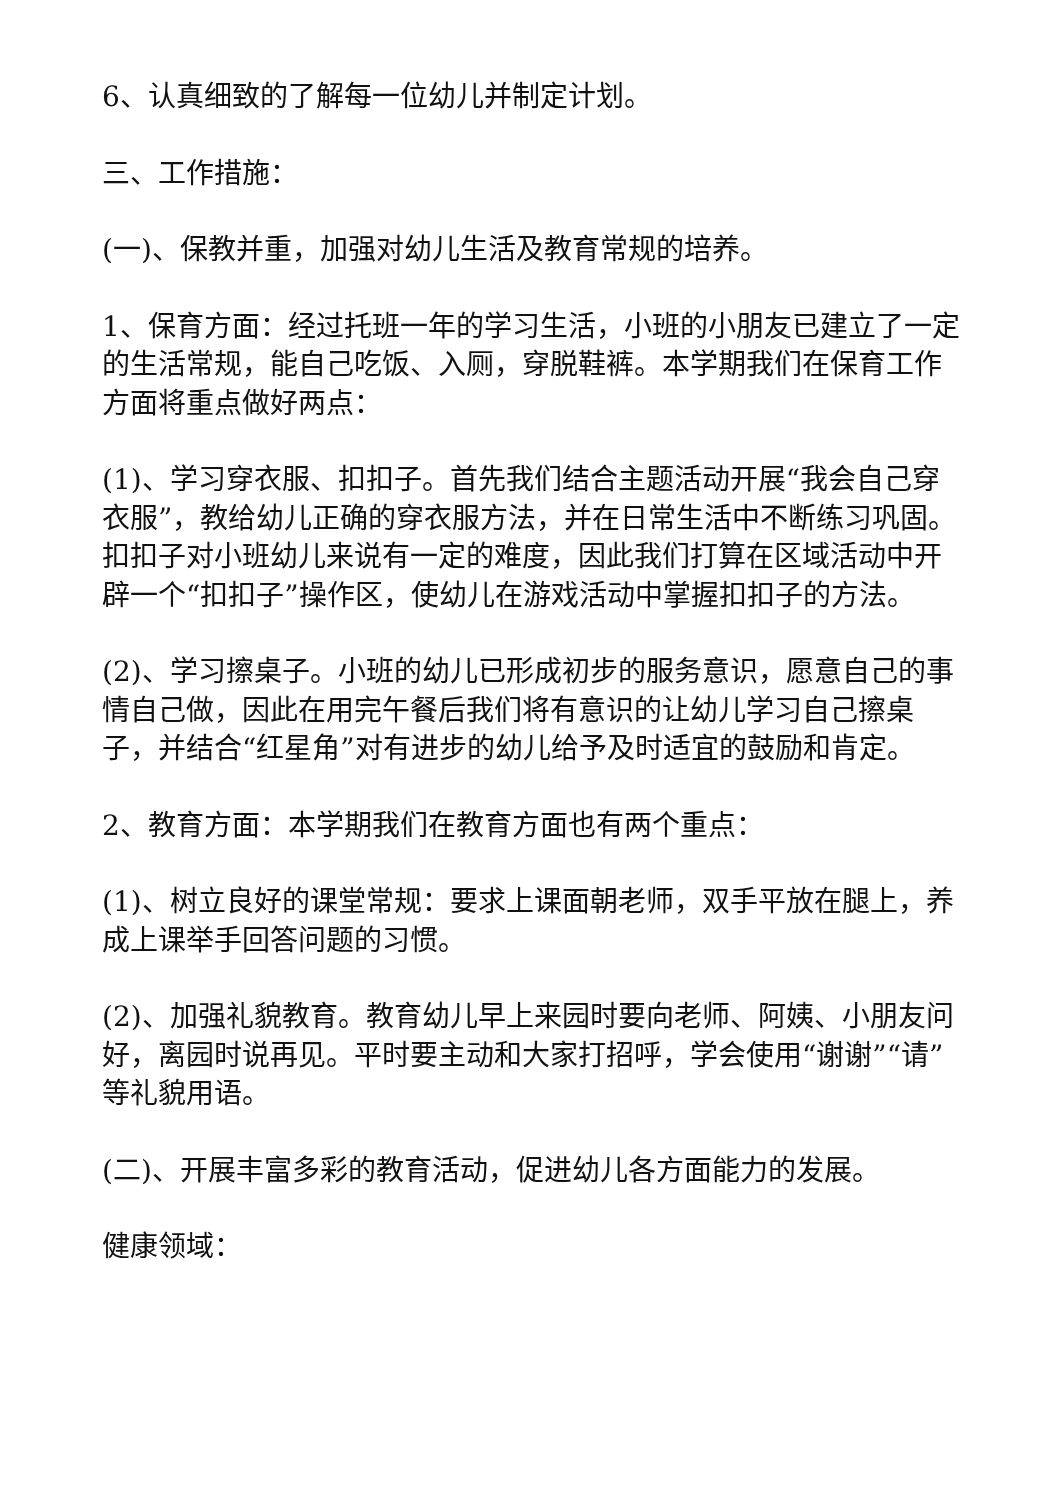6、认真细致的了解每一位幼儿并制定计划。
三、工作措施：
(一)、保教并重，加强对幼儿生活及教育常规的培养。
1、保育方面：经过托班一年的学习生活，小班的小朋友已建立了一定的生活常规，能自己吃饭、入厕，穿脱鞋裤。本学期我们在保育工作方面将重点做好两点：
(1)、学习穿衣服、扣扣子。首先我们结合主题活动开展“我会自己穿衣服”，教给幼儿正确的穿衣服方法，并在日常生活中不断练习巩固。扣扣子对小班幼儿来说有一定的难度，因此我们打算在区域活动中开辟一个“扣扣子”操作区，使幼儿在游戏活动中掌握扣扣子的方法。
(2)、学习擦桌子。小班的幼儿已形成初步的服务意识，愿意自己的事情自己做，因此在用完午餐后我们将有意识的让幼儿学习自己擦桌子，并结合“红星角”对有进步的幼儿给予及时适宜的鼓励和肯定。
2、教育方面：本学期我们在教育方面也有两个重点：
(1)、树立良好的课堂常规：要求上课面朝老师，双手平放在腿上，养成上课举手回答问题的习惯。
(2)、加强礼貌教育。教育幼儿早上来园时要向老师、阿姨、小朋友问好，离园时说再见。平时要主动和大家打招呼，学会使用“谢谢”“请”等礼貌用语。
(二)、开展丰富多彩的教育活动，促进幼儿各方面能力的发展。
健康领域：